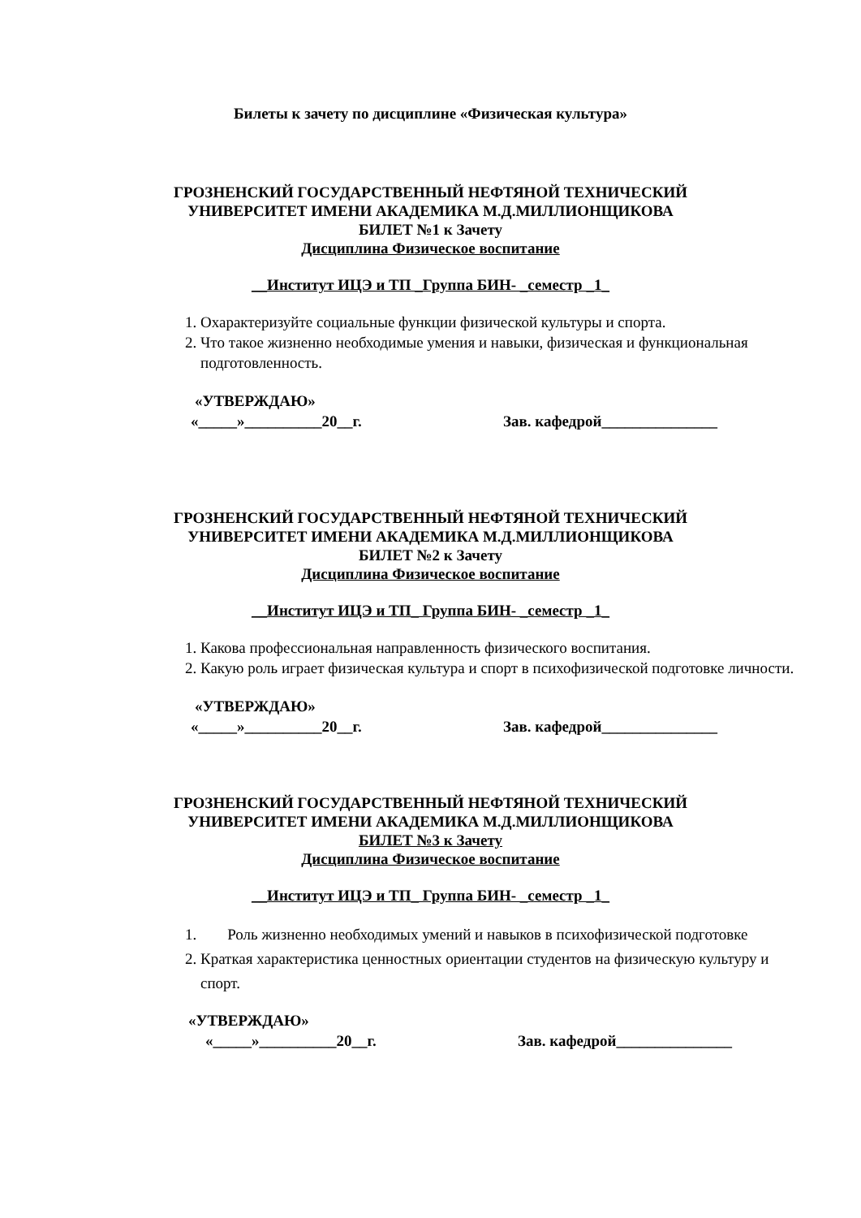Билеты к зачету по дисциплине «Физическая культура»
ГРОЗНЕНСКИЙ ГОСУДАРСТВЕННЫЙ НЕФТЯНОЙ ТЕХНИЧЕСКИЙ
УНИВЕРСИТЕТ ИМЕНИ АКАДЕМИКА М.Д.МИЛЛИОНЩИКОВА
БИЛЕТ №1 к Зачету
Дисциплина Физическое воспитание
__Институт ИЦЭ и ТП _Группа БИН- _семестр _1_
1. Охарактеризуйте социальные функции физической культуры и спорта.
2. Что такое жизненно необходимые умения и навыки, физическая и функциональная подготовленность.
«УТВЕРЖДАЮ»
«_____»__________20__г. Зав. кафедрой_______________
ГРОЗНЕНСКИЙ ГОСУДАРСТВЕННЫЙ НЕФТЯНОЙ ТЕХНИЧЕСКИЙ
УНИВЕРСИТЕТ ИМЕНИ АКАДЕМИКА М.Д.МИЛЛИОНЩИКОВА
БИЛЕТ №2 к Зачету
Дисциплина Физическое воспитание
__Институт ИЦЭ и ТП_ Группа БИН- _семестр _1_
1. Какова профессиональная направленность физического воспитания.
2. Какую роль играет физическая культура и спорт в психофизической подготовке личности.
«УТВЕРЖДАЮ»
«_____»__________20__г. Зав. кафедрой_______________
ГРОЗНЕНСКИЙ ГОСУДАРСТВЕННЫЙ НЕФТЯНОЙ ТЕХНИЧЕСКИЙ
УНИВЕРСИТЕТ ИМЕНИ АКАДЕМИКА М.Д.МИЛЛИОНЩИКОВА
БИЛЕТ №3 к Зачету
Дисциплина Физическое воспитание
__Институт ИЦЭ и ТП_ Группа БИН- _семестр _1_
1. Роль жизненно необходимых умений и навыков в психофизической подготовке
2. Краткая характеристика ценностных ориентации студентов на физическую культуру и спорт.
«УТВЕРЖДАЮ»
«_____»__________20__г. Зав. кафедрой_______________